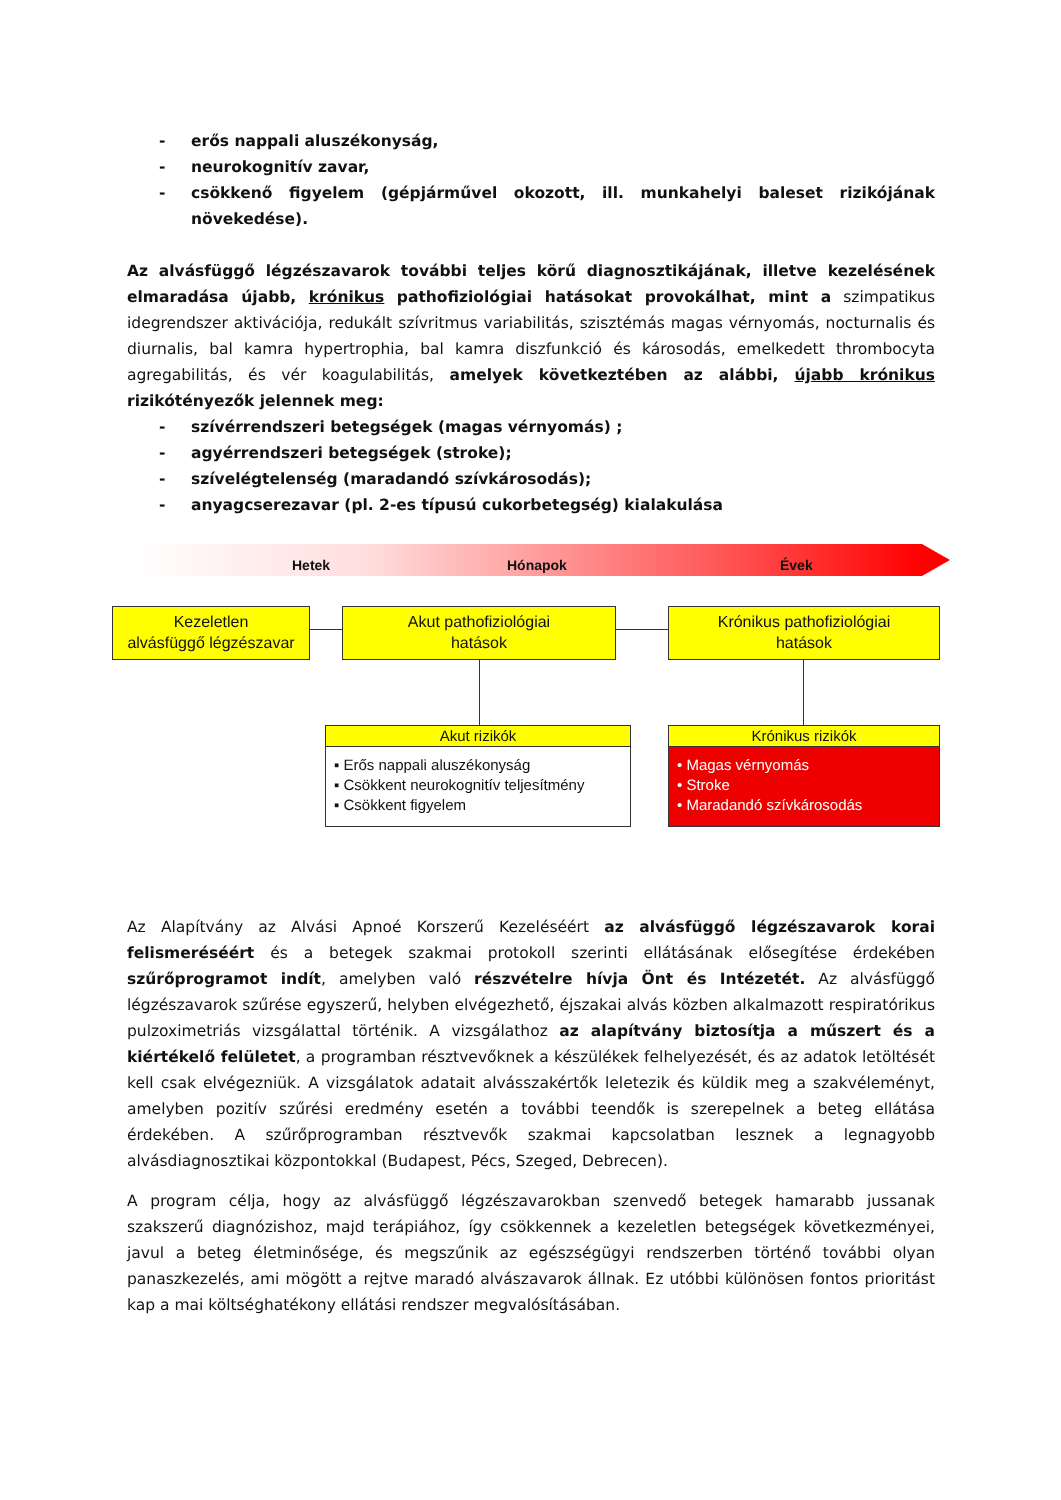- erős nappali aluszékonyság,
- neurokognitív zavar,
- csökkenő figyelem (gépjárművel okozott, ill. munkahelyi baleset rizikójának növekedése).
Az alvásfüggő légzészavarok további teljes körű diagnosztikájának, illetve kezelésének elmaradása újabb, krónikus pathofiziológiai hatásokat provokálhat, mint a szimpatikus idegrendszer aktivációja, redukált szívritmus variabilitás, szisztémás magas vérnyomás, nocturnalis és diurnalis, bal kamra hypertrophia, bal kamra diszfunkció és károsodás, emelkedett thrombocyta agregabilitás, és vér koagulabilitás, amelyek következtében az alábbi, újabb krónikus rizikótényezők jelennek meg:
- szívérrendszeri betegségek (magas vérnyomás) ;
- agyérrendszeri betegségek (stroke);
- szívelégtelenség (maradandó szívkárosodás);
- anyagcserezavar (pl. 2-es típusú cukorbetegség) kialakulása
Hetek Hónapok Évek
Kezeletlen
alvásfüggő légzészavar
Akut pathofiziológiai
hatások
Krónikus pathofiziológiai
hatások
Akut rizikók
▪ Erős nappali aluszékonyság
▪ Csökkent neurokognitív teljesítmény
▪ Csökkent figyelem
Krónikus rizikók
• Magas vérnyomás
• Stroke
• Maradandó szívkárosodás
Az Alapítvány az Alvási Apnoé Korszerű Kezeléséért az alvásfüggő légzészavarok korai felismeréséért és a betegek szakmai protokoll szerinti ellátásának elősegítése érdekében szűrőprogramot indít, amelyben való részvételre hívja Önt és Intézetét. Az alvásfüggő légzészavarok szűrése egyszerű, helyben elvégezhető, éjszakai alvás közben alkalmazott respiratórikus pulzoximetriás vizsgálattal történik. A vizsgálathoz az alapítvány biztosítja a műszert és a kiértékelő felületet, a programban résztvevőknek a készülékek felhelyezését, és az adatok letöltését kell csak elvégezniük. A vizsgálatok adatait alvásszakértők leletezik és küldik meg a szakvéleményt, amelyben pozitív szűrési eredmény esetén a további teendők is szerepelnek a beteg ellátása érdekében. A szűrőprogramban résztvevők szakmai kapcsolatban lesznek a legnagyobb alvásdiagnosztikai központokkal (Budapest, Pécs, Szeged, Debrecen).
A program célja, hogy az alvásfüggő légzészavarokban szenvedő betegek hamarabb jussanak szakszerű diagnózishoz, majd terápiához, így csökkennek a kezeletlen betegségek következményei, javul a beteg életminősége, és megszűnik az egészségügyi rendszerben történő további olyan panaszkezelés, ami mögött a rejtve maradó alvászavarok állnak. Ez utóbbi különösen fontos prioritást kap a mai költséghatékony ellátási rendszer megvalósításában.